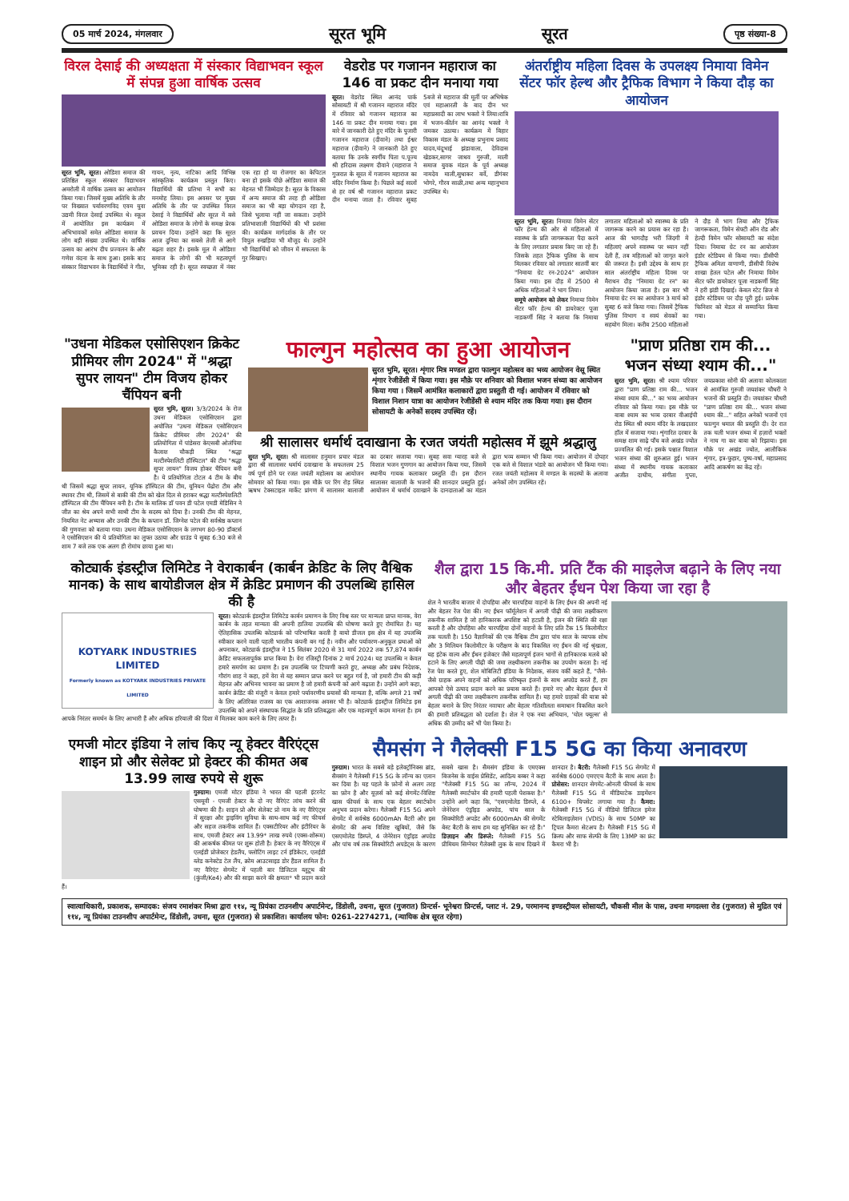05 मार्च 2024, मंगलवार सूरत भूमि सूरत पृष्ठ संख्या-8
विरल देसाई की अध्यक्षता में संस्कार विद्याभवन स्कूल में संपन्न हुआ वार्षिक उत्सव
सूरत भूमि, सूरत। ओडिशा समाज की प्रतिष्ठित स्कूल संस्कार विद्याभवन अमरोली में वार्षिक उत्सव का आयोजन किया गया। जिसमें मुख्य अतिथि के तौर पर विख्यात पर्यावरणविद एवम युवा उद्यमी विरल देसाई उपस्थित थे। स्कूल में आयोजित इस कार्यक्रम में अभिभावकों समेत ओडिशा समाज के लोग बड़ी संख्या उपस्थित थे। वार्षिक उत्सव का आरंभ दीप प्रज्वलन के और गणेश वंदना के साथ हुआ। इसके बाद संस्कार विद्याभवन के विद्यार्थियों ने गीत, गायन, नृत्य, नाटिका आदि विभिन्न सांस्कृतिक कार्यक्रम प्रस्तुत किए। विद्यार्थियों की प्रतिभा ने सभी का मनमोह लिया। इस अवसर पर मुख्य अतिथि के तौर पर उपस्थित विरल देसाई ने विद्यार्थियों और सूरत में बसे ओडिशा समाज के लोगों के समक्ष प्रेरक प्रवचन दिया। उन्होंने कहा कि सूरत आज दुनिया का सबसे तेजी से आगे बढ़ता शहर है। इसके मूल में ओडिशा समाज के लोगों की भी महत्वपूर्ण भूमिका रही है। सूरत स्वच्छता में नंबर एक रहा हो या रोजगार का केपिटल बना हो इसके पीछे ओडिशा समाज की मेहनत भी जिम्मेदार है। सूरत के विकास में अन्य समाज की तरह ही ओडिशा समाज का भी बड़ा योगदान रहा है, जिसे भुलाया नहीं जा सकता। उन्होंने प्रतिभाशाली विद्यार्थियों की भी प्रशंसा की। कार्यक्रम मार्गदर्शक के तौर पर विपुल रुखड़िया भी मौजूद थे। उन्होंने भी विद्यार्थियों को जीवन में सफलता के गुर सिखाए।
वेडरोड पर गजानन महाराज का 146 वा प्रकट दीन मनाया गया
सूरत। वेडरोड स्थित आनंद पार्क सोसायटी में श्री गजानन महाराज मंदिर में रविवार को गजानन महाराज का 146 वा प्रकट दीन मनाया गया। इस बारे में जानकारी देते हुए मंदिर के पुजारी गजानन महाराज (दीवाने) तथा ईश्वर महाराज (दीवाने) नें जानकारी देते हुए बताया कि उनके स्वर्गीय पिता प.पूज्य श्री हरिदास लक्ष्मण दीवाने (महाराज ने गुजरात के सूरत में गजानन महाराज का मंदिर निर्माण किया है। पिछले कई सालों से हर वर्ष श्री गजानन महाराज प्रकट दीन मनाया जाता है। रविवार सुबह 5बजे से महाराज की मूर्ती पर अभिषेक एवं महाआरती के बाद दीन भर महाप्रसादी का लाभ भक्तो ने लिया।रात्रि में भजन-कीर्तन का आनंद भक्तो ने जमकर उठाया। कार्यक्रम में बिहार विकास मंडल के अध्यक्ष प्रभुनाथ प्रसाद यादव,चंदूभाई झंडावाला, देविदास खेडकर,सागर जाधव गुरुजी, माली समाज युवक मंडल के पूर्व अध्यक्ष नामदेव माली,सुधाकर बर्वे, डीगंबर भोगरे, गौरव साळी,तथा अन्य महानुभाव उपस्थित थे।
अंतर्राष्ट्रीय महिला दिवस के उपलक्ष्य निमाया विमेन सेंटर फॉर हेल्थ और ट्रैफिक विभाग ने किया दौड़ का आयोजन
सूरत भूमि, सूरत। निमाया विमेन सेंटर फॉर हेल्थ की ओर से महिलाओं में स्वास्थ्य के प्रति जागरूकता पैदा करने के लिए लगातार प्रयास किए जा रहे हैं। जिसके तहत ट्रैफिक पुलिस के साथ मिलकर रविवार को लगातार सातवीं बार "निमाया ग्रेट रन-2024" आयोजन किया गया। इस दौड़ में 2500 से अधिक महिलाओं ने भाग लिया।
समूचे आयोजन को लेकर निमाया विमेन सेंटर फॉर हेल्थ की डायरेक्टर पूजा नाडकर्णी सिंह ने बताया कि निमाया लगातार महिलाओं को स्वास्थ्य के प्रति जागरूक करने का प्रयास कर रहा है। आज की भागदौड़ भरी जिंदगी में महिलाएं अपने स्वास्थ्य पर ध्यान नहीं देती हैं, तब महिलाओं को जागृत करने की जरूरत है। इसी उद्देश्य के साथ हर साल अंतर्राष्ट्रीय महिला दिवस पर मैराथन दौड़ "निमाया ग्रेट रन" का आयोजन किया जाता है। इस बार भी निमाया ग्रेट रन का आयोजन 3 मार्च को सुबह 6 बजे किया गया। जिसमें ट्रैफिक पुलिस विभाग व स्वयं सेवकों का सहयोग मिला। करीब 2500 महिलाओं ने दौड़ में भाग लिया और ट्रैफिक जागरूकता, विमेन सेफ्टी ऑन रोड और हेल्दी विमेन फॉर सोसायटी का संदेश दिया। निमाया ग्रेट रन का आयोजन इंडोर स्टेडियम से किया गया। डीसीपी ट्रैफिक अमिता वाणाणी, डीसीपी विशेष शाखा हेतल पटेल और निमाया विमेन सेंटर फॉर डायरेक्टर पूजा नाडकर्णी सिंह ने हरी झंडी दिखाई। केबल स्टेट ब्रिज से इंडोर स्टेडियम पर दौड़ पूरी हुई। प्रत्येक फिनिशर को मेडल से सम्मानित किया गया।
"उधना मेडिकल एसोसिएशन क्रिकेट प्रीमियर लीग 2024" में "श्रद्धा सुपर लायन" टीम विजय होकर चैंपियन बनी
सुरत भुमि, सूरत। 3/3/2024 के रोज उधना मेडिकल एसोसिएशन द्वारा अयोजित "उधना मेडिकल एसोसिएशन क्रिकेट प्रीमियर लीग 2024" की प्रतियोगिता में पांडेसरा केएसबी ओलंपिया कैलाश चौकड़ी स्थित "श्रद्धा मल्टीस्पेशलिटी हॉस्पिटल" की टीम "श्रद्धा सुपर लायन" विजय होकर चैंपियन बनी है। ये प्रतियोगिता टोटल 4 टीम के बीच थी जिसमें श्रद्धा सुपर लायन, यूनिक हॉस्पिटल की टीम, यूनियन पेंढोरा टीम और स्थावर टीम थी, जिसमें से बाकी की टीम को खेल दिल से हराकर श्रद्धा मल्टीस्पेशलिटी हॉस्पिटल की टीम चैंपियन बनी है। टीम के मालिक डॉ पवन डी पटेल एमडी मेडिसिन ने जीत का श्रेय अपने सभी साथी टीम के सदस्य को दिया है। उनकी टीम की मेहनत, नियमित नेट अभ्यास और उनकी टीम के कप्तान डॉ. जिग्नेश पटेल की सर्वश्रेष्ठ कप्तान की गुणवत्ता को बताया गया। उधना मेडिकल एसोसिएशन के लगभग 80-90 डॉक्टर्स ने एसोसिएशन की ये प्रतियोगिता का लुफ्त उठाया और ग्राउंड पे सुबह 6:30 बजे से शाम 7 बजे तक एक अलग ही रोमांच छाया हुआ था।
फाल्गुन महोत्सव का हुआ आयोजन
सुरत भुमि, सूरत। शृंगार मित्र मण्डल द्वारा फाल्गुन महोत्सव का भव्य आयोजन वेसू स्थित शृंगार रेजीडेंसी में किया गया। इस मौक़े पर शनिवार को विशाल भजन संध्या का आयोजन किया गया । जिसमें आमंत्रित कलाकारों द्वारा प्रस्तुती दी गई। आयोजन में रविवार को विशाल निशान यात्रा का आयोजन रेजीडेंसी से श्याम मंदिर तक किया गया। इस दौरान सोसायटी के अनेकों सदस्य उपस्थित रहें।
श्री सालासर धर्मार्थ दवाखाना के रजत जयंती महोत्सव में झूमे श्रद्धालु
सुरत भुमि, सूरत। श्री सालासर हनुमान प्रचार मंडल द्वारा श्री सालासर धर्मार्थ दवाखाना के सफलत्तम 25 वर्ष पूर्ण होने पर रजत जयंती महोत्सव का आयोजन सोमवार को किया गया। इस मौक़े पर रिंग रोड़ स्थित ऋषभ टेक्सटाइल मार्केट प्रांगण में सालासर बालाजी का दरबार सजाया गया। सुबह सवा ग्यारह बजे से विशाल भजन गुणगान का आयोजन किया गया, जिसमें स्थानीय गायक कलाकार प्रस्तुति दी। इस दौरान सालासर बालाजी के भजनों की शानदार प्रस्तुति हुई। आयोजन में धर्मार्थ दवाखाने के दानदाताओं का मंडल द्वारा भव्य सम्मान भी किया गया। आयोजन में दोपहर एक बजे से विशाल भंडारे का आयोजन भी किया गया। रजत जयंती महोत्सव में मण्डल के सदस्यों के अलावा अनेकों लोग उपस्थित रहें।
"प्राण प्रतिष्ठा राम की... भजन संध्या श्याम की..."
सुरत भुमि, सूरत। श्री श्याम परिवार द्वारा "प्राण प्रतिष्ठा राम की... भजन संध्या श्याम की..." का भव्य आयोजन रविवार को किया गया। इस मौक़े पर बाबा श्याम का भव्य दरबार वीआईपी रोड स्थित श्री श्याम मंदिर के लखदातार हॉल में सजाया गया। शृंगारित दरबार के समक्ष शाम साढ़े पाँच बजे अखंड ज्योत प्रज्वलित की गई। इसके पश्चात विशाल भजन संध्या की शुरुआत हुई। भजन संध्या में स्थानीय गायक कलाकार अजीत दाधीच, संगीता गुप्ता, जयप्रकाश सोनी की अलावा कोलकाता से आमंत्रित गुरुजी जयशंकर चौधरी ने भजनों की प्रस्तुति दी। जयशंकर चौधरी "प्राण प्रतिष्ठा राम की... भजन संध्या श्याम की..." सहित अनेकों भजनों एवं फाल्गुन धमाल की प्रस्तुति दी। देर रात तक चली भजन संध्या में हज़ारों भक्तों ने नाच गा कर बाबा को रिझाया। इस मौक़े पर अखंड ज्योत, आलौकिक शृंगार, इत्र-फुहार, पुष्प-वर्षा, महाप्रसाद आदि आकर्षण का केंद्र रहें।
कोट्यार्क इंडस्ट्रीज लिमिटेड ने वेराकार्बन (कार्बन क्रेडिट के लिए वैश्विक मानक) के साथ बायोडीजल क्षेत्र में क्रेडिट प्रमाणन की उपलब्धि हासिल की है
KOTYARK INDUSTRIES
LIMITED
Formerly known as KOTYARK INDUSTRIES PRIVATE LIMITED
सूरत। कोट्यार्क इंडस्ट्रीज लिमिटेड कार्बन प्रमाणन के लिए विश्व स्तर पर मान्यता प्राप्त मानक, वेरा कार्बन के तहत मान्यता की अपनी हालिया उपलब्धि की घोषणा करते हुए रोमांचित है। यह ऐतिहासिक उपलब्धि कोट्यार्क को परिभाषित करती है बायो डीजल इस क्षेत्र में यह उपलब्धि स्वीकार करने वाली पहली भारतीय कंपनी बन गई है। नवीन और पर्यावरण-अनुकूल प्रथाओं को अपनाकर, कोट्यार्क इंडस्ट्रीज ने 15 सितंबर 2020 से 31 मार्च 2022 तक 57,874 कार्बन क्रेडिट सफलतापूर्वक प्राप्त किया है। वेरा रजिस्ट्री दिनांक 2 मार्च 2024। यह उपलब्धि न केवल हमारे समर्पण का प्रमाण है। इस उपलब्धि पर टिप्पणी करते हुए, अध्यक्ष और प्रबंध निदेशक, गौरांग शाह ने कहा, हमें वेरा से यह सम्मान प्राप्त करने पर बहुत गर्व है, जो हमारी टीम की कड़ी मेहनत और अभिनव भावना का प्रमाण है जो हमारी कंपनी को आगे बढ़ाता है। उन्होंने आगे कहा, कार्बन क्रेडिट की मंजूरी न केवल हमारे पर्यावरणीय प्रयासों की मान्यता है, बल्कि अगले 21 वर्षों के लिए अतिरिक्त राजस्व का एक आशाजनक अवसर भी है। कोट्यार्क इंडस्ट्रीज लिमिटेड इस उपलब्धि को अपने संस्थापक सिद्धांत के प्रति प्रतिबद्धता और एक महत्वपूर्ण कदम मानता है। हम आपके निरंतर समर्थन के लिए आभारी हैं और अधिक हरियाली की दिशा में मिलकर काम करने के लिए तत्पर हैं।
शैल द्वारा 15 कि.मी. प्रति टैंक की माइलेज बढ़ाने के लिए नया और बेहतर ईंधन पेश किया जा रहा है
शेल ने भारतीय बाजार में दोपहिया और चारपहिया वाहनों के लिए ईंधन की अपनी नई और बेहतर रेंज पेश की। नए ईंधन फॉर्मूलेशन में अगली पीढ़ी की जमा लक्ष्यीकरण तकनीक शामिल है जो हानिकारक अपशिष्ट को हटाती है, इंजन की स्थिति की रक्षा करती है और दोपहिया और चारपहिया दोनों वाहनों के लिए प्रति टैंक 15 किलोमीटर तक चलती है। 150 वैज्ञानिकों की एक वैश्विक टीम द्वारा पांच साल के व्यापक शोध और 3 मिलियन किलोमीटर के परीक्षण के बाद विकसित नए ईंधन की नई श्रृंखला, यह इंटेक वाल्व और ईंधन इंजेक्टर जैसे महत्वपूर्ण इंजन भागों से हानिकारक मलबे को हटाने के लिए अगली पीढ़ी की जमा लक्ष्यीकरण तकनीक का उपयोग करता है। नई रेंज पेश करते हुए, शेल मोबिलिटी इंडिया के निदेशक, संजय वर्की कहते हैं, "जैसे-जैसे ग्राहक अपने वाहनों को अधिक परिष्कृत इंजनों के साथ अपग्रेड करते हैं, हम आपको ऐसे उत्पाद प्रदान करने का प्रयास करते हैं। हमारे नए और बेहतर ईंधन में अगली पीढ़ी की जमा लक्ष्यीकरण तकनीक शामिल है। यह हमारे ग्राहकों की यात्रा को बेहतर बनाने के लिए निरंतर नवाचार और बेहतर गतिशीलता समाधान विकसित करने की हमारी प्रतिबद्धता को दर्शाता है। शेल ने एक नया अभियान, 'चोल फ्यूल्स' से अधिक की उम्मीद करें भी पेश किया है।
एमजी मोटर इंडिया ने लांच किए न्यू हेक्टर वैरिएंट्स शाइन प्रो और सेलेक्ट प्रो हेक्टर की कीमत अब 13.99 लाख रुपये से शुरू
गुरुग्राम। एमजी मोटर इंडिया ने भारत की पहली इंटरनेट एसयूवी - एमजी हेक्टर के दो नए वैरिएंट लांच करने की घोषणा की है। शाइन प्रो और सेलेक्ट प्रो नाम के नए वैरिएंट्स में सुरक्षा और ड्राइविंग सुविधा के साथ-साथ कई नए फीचर्स और सहज तकनीक शामिल हैं। एक्सटीरियर और इंटीरियर के साथ, एमजी हेक्टर अब 13.99* लाख रुपये (एक्स-शोरूम) की आकर्षक कीमत पर शुरू होती है। हेक्टर के नए वैरिएंट्स में एलईडी प्रोजेक्टर हेडलैंप, फ्लोटिंग लाइट टर्न इंडिकेटर, एलईडी ब्लेड कनेक्टेड टेल लैंप, क्रोम आउटसाइड डोर हैंडल शामिल हैं। नए वैरिएंट सेगमेंट में पहली बार डिजिटल ब्लूटूथ की (कुंजी/Ke4) और की साझा करने की क्षमता* भी प्रदान करते हैं।
सैमसंग ने गैलेक्सी F15 5G का किया अनावरण
गुरुग्राम। भारत के सबसे बड़े इलेक्ट्रॉनिक्स ब्रांड, सैमसंग ने गैलेक्सी F15 5G के लॉन्च का एलान कर दिया है। यह पहले के फ़ोनों से अलग तरह का फ़ोन है और यूज़र्स को कई सेगमेंट-विशिष्ट खास फीचर्स के साथ एक बेहतर स्मार्टफोन अनुभव प्रदान करेगा। गैलेक्सी F15 5G अपने सेगमेंट में सर्वश्रेष्ठ 6000mAh बैटरी और इस सेगमेंट की अन्य विशिष्ट खूबियों, जैसे कि एसएमोलेड डिस्प्ले, 4 जेनेरेशन एंड्रॉइड अपग्रेड और पांच वर्ष तक सिक्योरिटी अपडेट्स के कारण सबसे खास है। सैमसंग इंडिया के एमएक्स बिजनेस के वाईस प्रेसिडेंट, आदित्य बब्बर ने कहा "गैलेक्सी F15 5G का लॉन्च, 2024 में गैलेक्सी स्मार्टफोन की हमारी पहली पेशकश है।" उन्होंने आगे कहा कि, "एसएमोलेड डिस्प्ले, 4 जेनेरेशन एंड्रॉइड अपग्रेड, पांच साल के सिक्योरिटी अपडेट और 6000mAh की सेगमेंट बेस्ट बैटरी के साथ हम यह सुनिश्चित कर रहे हैं।" डिज़ाइन और डिस्प्ले: गैलेक्सी F15 5G प्रीमियम सिग्नेचर गैलेक्सी लुक के साथ दिखने में शानदार है। बैटरी: गैलेक्सी F15 5G सेगमेंट में सर्वश्रेष्ठ 6000 एमएएच बैटरी के साथ आता है। प्रोसेसर: शानदार सेगमेंट-ओनली फीचर्स के साथ गैलेक्सी F15 5G में मीडियाटेक डाइमेंशन 6100+ चिपसेट लगाया गया है। कैमरा: गैलेक्सी F15 5G में वीडियो डिजिटल इमेज स्टेबिलाइज़ेशन (VDIS) के साथ 50MP का ट्रिपल कैमरा सेटअप है। गैलेक्सी F15 5G में क्रिस्प और साफ सेल्फी के लिए 13MP का फ्रंट कैमरा भी है।
स्वात्वाधिकारी, प्रकाशक, सम्पादक: संजय रमाशंकर मिश्रा द्वारा ११४, न्यू प्रियंका टाउनशीप अपार्टमेन्ट, डिंडोली, उधना, सुरत (गुजरात) प्रिन्टर्स- भूनेश्वरा प्रिन्टर्स, प्लाट नं. 29, परमानन्द इण्डस्ट्रीयल सोसायटी, चौकसी मील के पास, उधना मगदल्ला रोड (गुजरात) से मुद्रित एवं ११४, न्यू प्रियंका टाउनशीप अपार्टमेन्ट, डिंडोली, उधना, सूरत (गुजरात) से प्रकाशित। कार्यालय फोन: 0261-2274271, (न्यायिक क्षेत्र सूरत रहेगा)